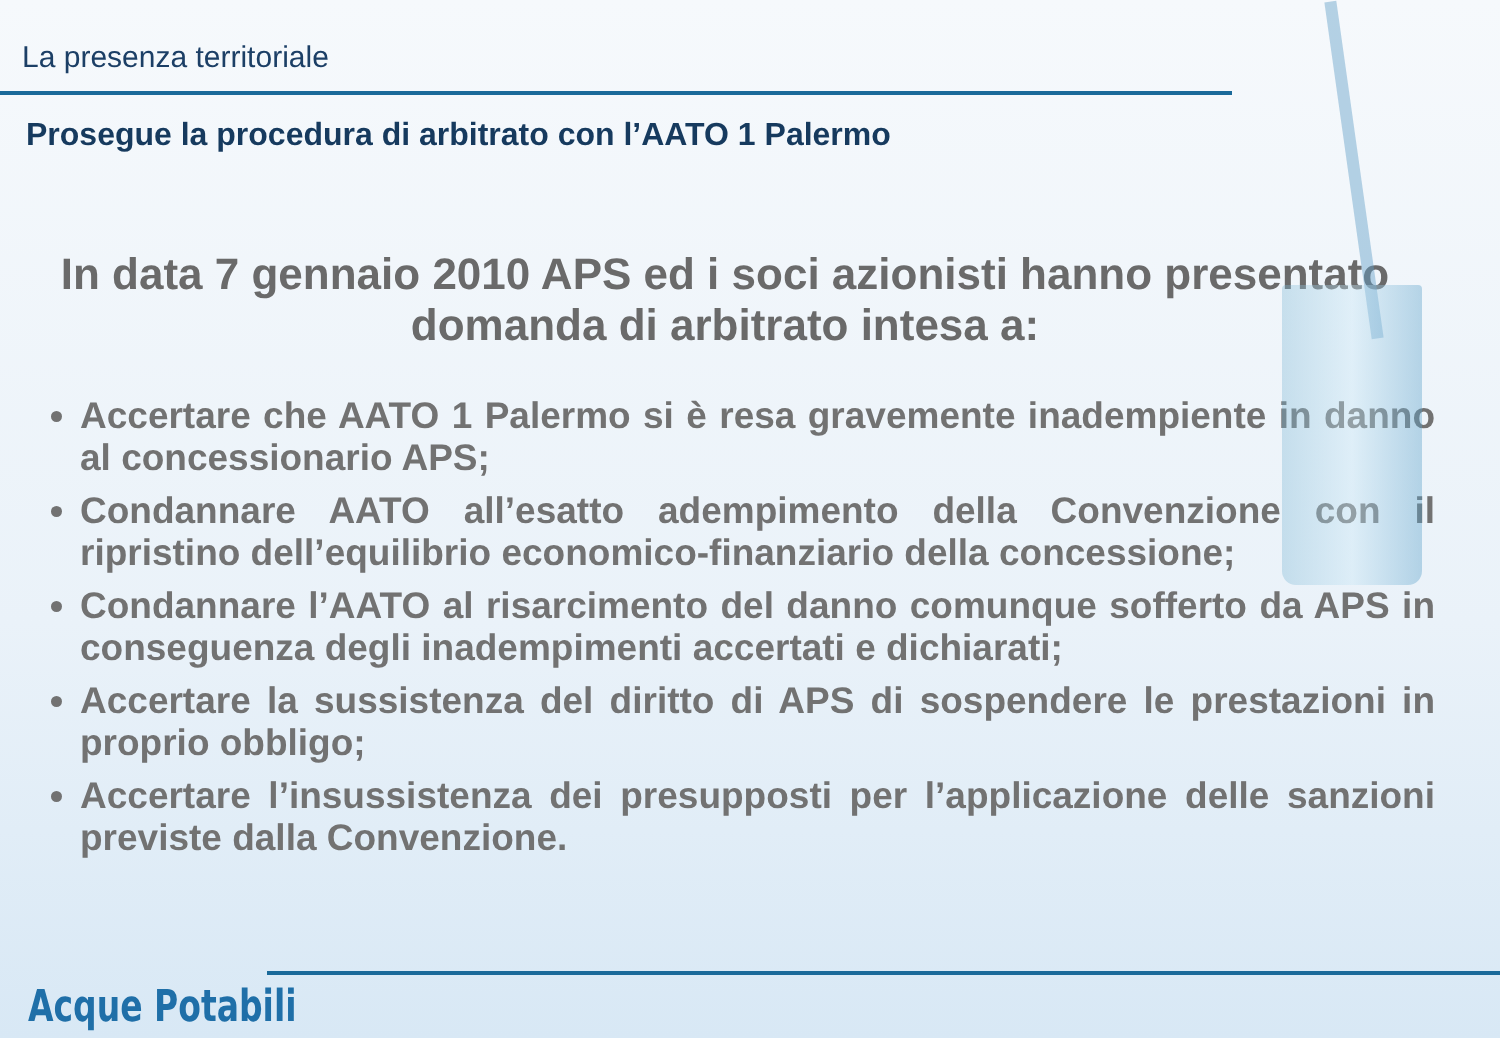La presenza territoriale
Prosegue la procedura di arbitrato con l’AATO 1 Palermo
In data 7 gennaio 2010 APS ed i soci azionisti hanno presentato domanda di arbitrato intesa a:
Accertare che AATO 1 Palermo si è resa gravemente inadempiente in danno al concessionario APS;
Condannare AATO all’esatto adempimento della Convenzione con il ripristino dell’equilibrio economico-finanziario della concessione;
Condannare l’AATO al risarcimento del danno comunque sofferto da APS in conseguenza degli inadempimenti accertati e dichiarati;
Accertare la sussistenza del diritto di APS di sospendere le prestazioni in proprio obbligo;
Accertare l’insussistenza dei presupposti per l’applicazione delle sanzioni previste dalla Convenzione.
Acque Potabili